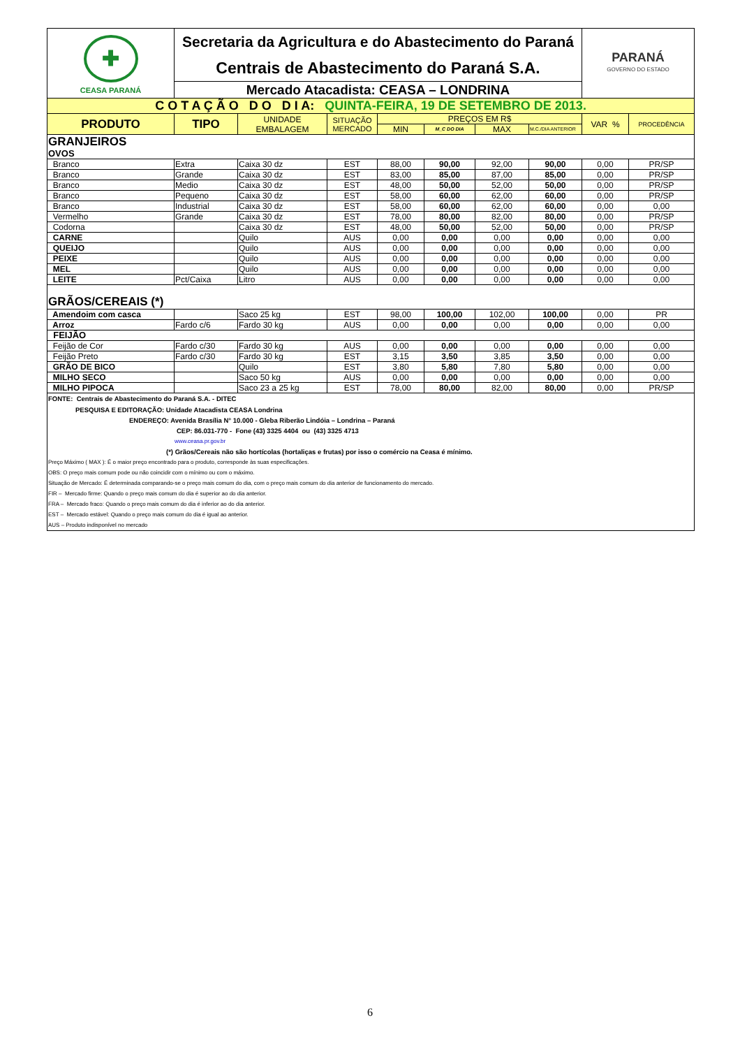| ✚ CEASA PARANÁ | Secretaria da Agricultura e do Abastecimento do Paraná | | | | | | | PARANÁ GOVERNO DO ESTADO | |
| | Centrais de Abastecimento do Paraná S.A. | | | | | | | | |
| | Mercado Atacadista: CEASA – LONDRINA | | | | | | | | |
| C O T A Ç Ã O D O D I A: QUINTA-FEIRA, 19 DE SETEMBRO DE 2013. | | | | | | | | | |
| PRODUTO | TIPO | UNIDADE EMBALAGEM | SITUAÇÃO MERCADO | PREÇOS EM R$ | | | | VAR % | PROCEDÊNCIA |
| | | | | MIN | M_C DO DIA | MAX | M.C./DIA ANTERIOR | | |
| GRANJEIROS | | | | | | | | | |
| OVOS | | | | | | | | | |
| Branco | Extra | Caixa 30 dz | EST | 88,00 | 90,00 | 92,00 | 90,00 | 0,00 | PR/SP |
| Branco | Grande | Caixa 30 dz | EST | 83,00 | 85,00 | 87,00 | 85,00 | 0,00 | PR/SP |
| Branco | Medio | Caixa 30 dz | EST | 48,00 | 50,00 | 52,00 | 50,00 | 0,00 | PR/SP |
| Branco | Pequeno | Caixa 30 dz | EST | 58,00 | 60,00 | 62,00 | 60,00 | 0,00 | PR/SP |
| Branco | Industrial | Caixa 30 dz | EST | 58,00 | 60,00 | 62,00 | 60,00 | 0,00 | 0,00 |
| Vermelho | Grande | Caixa 30 dz | EST | 78,00 | 80,00 | 82,00 | 80,00 | 0,00 | PR/SP |
| Codorna | | Caixa 30 dz | EST | 48,00 | 50,00 | 52,00 | 50,00 | 0,00 | PR/SP |
| CARNE | | Quilo | AUS | 0,00 | 0,00 | 0,00 | 0,00 | 0,00 | 0,00 |
| QUEIJO | | Quilo | AUS | 0,00 | 0,00 | 0,00 | 0,00 | 0,00 | 0,00 |
| PEIXE | | Quilo | AUS | 0,00 | 0,00 | 0,00 | 0,00 | 0,00 | 0,00 |
| MEL | | Quilo | AUS | 0,00 | 0,00 | 0,00 | 0,00 | 0,00 | 0,00 |
| LEITE | Pct/Caixa | Litro | AUS | 0,00 | 0,00 | 0,00 | 0,00 | 0,00 | 0,00 |
| GRÃOS/CEREAIS (*) | | | | | | | | | |
| Amendoim com casca | | Saco 25 kg | EST | 98,00 | 100,00 | 102,00 | 100,00 | 0,00 | PR |
| Arroz | Fardo c/6 | Fardo 30 kg | AUS | 0,00 | 0,00 | 0,00 | 0,00 | 0,00 | 0,00 |
| FEIJÃO | | | | | | | | | |
| Feijão de Cor | Fardo c/30 | Fardo 30 kg | AUS | 0,00 | 0,00 | 0,00 | 0,00 | 0,00 | 0,00 |
| Feijão Preto | Fardo c/30 | Fardo 30 kg | EST | 3,15 | 3,50 | 3,85 | 3,50 | 0,00 | 0,00 |
| GRÃO DE BICO | | Quilo | EST | 3,80 | 5,80 | 7,80 | 5,80 | 0,00 | 0,00 |
| MILHO SECO | | Saco 50 kg | AUS | 0,00 | 0,00 | 0,00 | 0,00 | 0,00 | 0,00 |
| MILHO PIPOCA | | Saco 23 a 25 kg | EST | 78,00 | 80,00 | 82,00 | 80,00 | 0,00 | PR/SP |
| FONTE: Centrais de Abastecimento do Paraná S.A. - DITEC | | | | | | | | | |
| PESQUISA E EDITORAÇÃO: Unidade Atacadista CEASA Londrina | | | | | | | | | |
| ENDEREÇO: Avenida Brasília N° 10.000 - Gleba Riberão Lindóia – Londrina – Paraná | | | | | | | | | |
| CEP: 86.031-770 - Fone (43) 3325 4404 ou (43) 3325 4713 | | | | | | | | | |
| www.ceasa.pr.gov.br | | | | | | | | | |
| (*) Grãos/Cereais não são hortícolas (hortaliças e frutas) por isso o comércio na Ceasa é mínimo. | | | | | | | | | |
| Preço Máximo ( MAX ): É o maior preço encontrado para o produto, corresponde às suas especificações. | | | | | | | | | |
| OBS: O preço mais comum pode ou não coincidir com o mínimo ou com o máximo. | | | | | | | | | |
| Situação de Mercado: É determinada comparando-se o preço mais comum do dia, com o preço mais comum do dia anterior de funcionamento do mercado. | | | | | | | | | |
| FIR – Mercado firme: Quando o preço mais comum do dia é superior ao do dia anterior. | | | | | | | | | |
| FRA – Mercado fraco: Quando o preço mais comum do dia é inferior ao do dia anterior. | | | | | | | | | |
| EST – Mercado estável: Quando o preço mais comum do dia é igual ao anterior. | | | | | | | | | |
| AUS – Produto indisponível no mercado | | | | | | | | | |
6